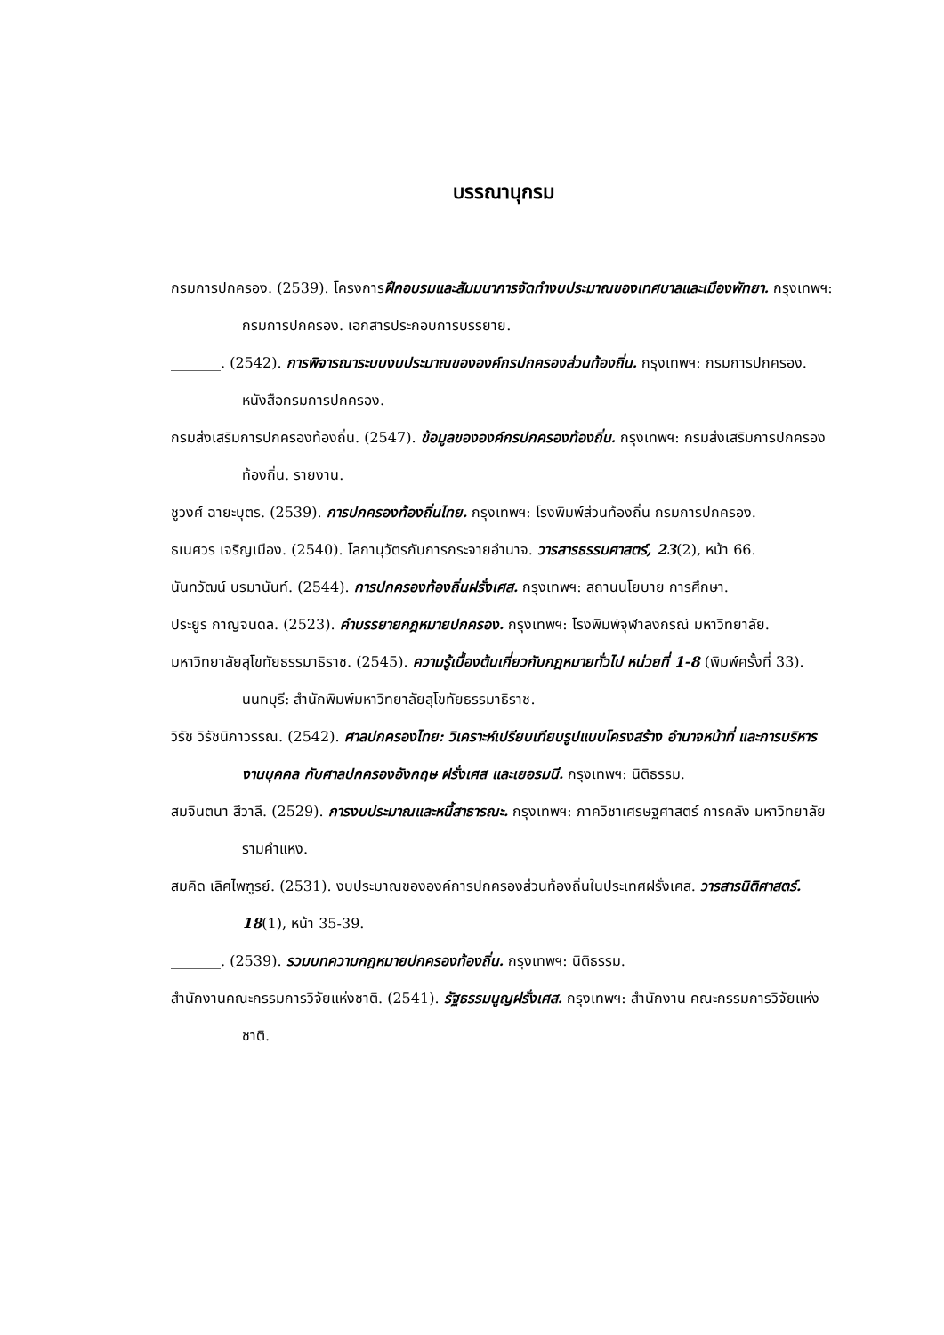บรรณานุกรม
กรมการปกครอง. (2539). โครงการฝึกอบรมและสัมมนาการจัดทำงบประมาณของเทศบาลและเมืองพัทยา. กรุงเทพฯ: กรมการปกครอง. เอกสารประกอบการบรรยาย.
_______. (2542). การพิจารณาระบบงบประมาณขององค์กรปกครองส่วนท้องถิ่น. กรุงเทพฯ: กรมการปกครอง. หนังสือกรมการปกครอง.
กรมส่งเสริมการปกครองท้องถิ่น. (2547). ข้อมูลขององค์กรปกครองท้องถิ่น. กรุงเทพฯ: กรมส่งเสริมการปกครองท้องถิ่น. รายงาน.
ชูวงศ์ ฉายะบุตร. (2539). การปกครองท้องถิ่นไทย. กรุงเทพฯ: โรงพิมพ์ส่วนท้องถิ่น กรมการปกครอง.
ธเนศวร เจริญเมือง. (2540). โลกานุวัตรกับการกระจายอำนาจ. วารสารธรรมศาสตร์, 23(2), หน้า 66.
นันทวัฒน์ บรมานันท์. (2544). การปกครองท้องถิ่นฝรั่งเศส. กรุงเทพฯ: สถานนโยบาย การศึกษา.
ประยูร กาญจนดล. (2523). คำบรรยายกฎหมายปกครอง. กรุงเทพฯ: โรงพิมพ์จุฬาลงกรณ์ มหาวิทยาลัย.
มหาวิทยาลัยสุโขทัยธรรมาธิราช. (2545). ความรู้เบื้องต้นเกี่ยวกับกฎหมายทั่วไป หน่วยที่ 1-8 (พิมพ์ครั้งที่ 33). นนทบุรี: สำนักพิมพ์มหาวิทยาลัยสุโขทัยธรรมาธิราช.
วิรัช วิรัชนิภาวรรณ. (2542). ศาลปกครองไทย: วิเคราะห์เปรียบเทียบรูปแบบโครงสร้าง อำนาจหน้าที่ และการบริหารงานบุคคล กับศาลปกครองอังกฤษ ฝรั่งเศส และเยอรมนี. กรุงเทพฯ: นิติธรรม.
สมจินตนา สีวาลี. (2529). การงบประมาณและหนี้สาธารณะ. กรุงเทพฯ: ภาควิชาเศรษฐศาสตร์ การคลัง มหาวิทยาลัยรามคำแหง.
สมคิด เลิศไพฑูรย์. (2531). งบประมาณขององค์การปกครองส่วนท้องถิ่นในประเทศฝรั่งเศส. วารสารนิติศาสตร์. 18(1), หน้า 35-39.
_______. (2539). รวมบทความกฎหมายปกครองท้องถิ่น. กรุงเทพฯ: นิติธรรม.
สำนักงานคณะกรรมการวิจัยแห่งชาติ. (2541). รัฐธรรมนูญฝรั่งเศส. กรุงเทพฯ: สำนักงาน คณะกรรมการวิจัยแห่งชาติ.